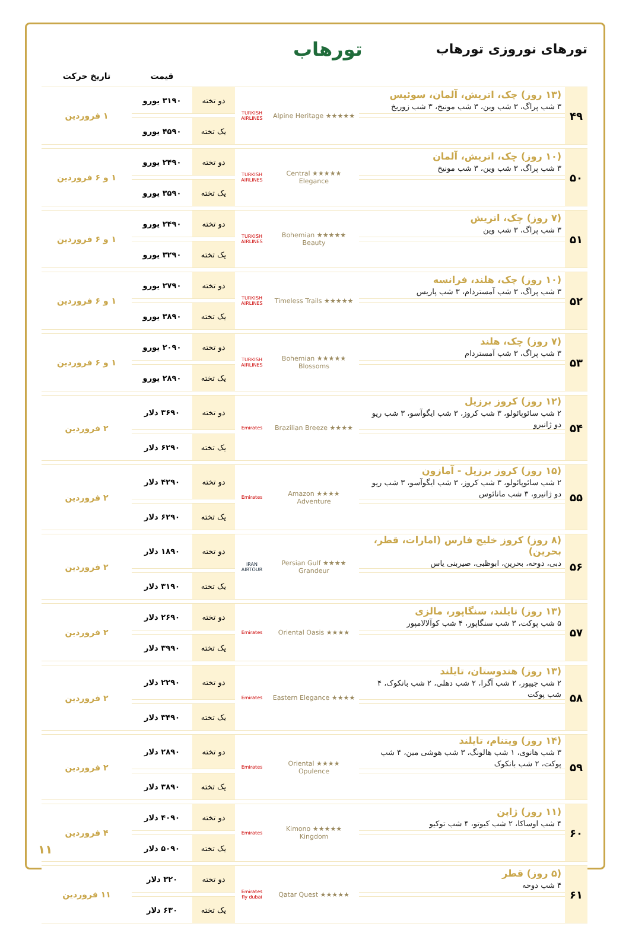تورهای نوروزی تورهاب
تورهاب
| | | | | | قیمت | تاریخ حرکت |
| --- | --- | --- | --- | --- | --- | --- |
| ۴۹ | (۱۳ روز) چک، اتریش، آلمان، سوئیس ۳ شب پراگ، ۳ شب وین، ۳ شب مونیخ، ۳ شب زوریخ | ★★★★★ Alpine Heritage | TURKISH AIRLINES | دو تخته | ۳۱۹۰ یورو | ۱ فروردین |
| | | | | یک تخته | ۴۵۹۰ یورو | |
| ۵۰ | (۱۰ روز) چک، اتریش، آلمان ۳ شب پراگ، ۳ شب وین، ۳ شب مونیخ | ★★★★★ Central Elegance | TURKISH AIRLINES | دو تخته | ۲۴۹۰ یورو | ۱ و ۶ فروردین |
| | | | | یک تخته | ۳۵۹۰ یورو | |
| ۵۱ | (۷ روز) چک، اتریش ۳ شب پراگ، ۳ شب وین | ★★★★★ Bohemian Beauty | TURKISH AIRLINES | دو تخته | ۲۴۹۰ یورو | ۱ و ۶ فروردین |
| | | | | یک تخته | ۳۲۹۰ یورو | |
| ۵۲ | (۱۰ روز) چک، هلند، فرانسه ۳ شب پراگ، ۳ شب آمستردام، ۳ شب پاریس | ★★★★★ Timeless Trails | TURKISH AIRLINES | دو تخته | ۲۷۹۰ یورو | ۱ و ۶ فروردین |
| | | | | یک تخته | ۳۸۹۰ یورو | |
| ۵۳ | (۷ روز) چک، هلند ۳ شب پراگ، ۳ شب آمستردام | ★★★★★ Bohemian Blossoms | TURKISH AIRLINES | دو تخته | ۲۰۹۰ یورو | ۱ و ۶ فروردین |
| | | | | یک تخته | ۲۸۹۰ یورو | |
| ۵۴ | (۱۲ روز) کروز برزیل ۲ شب سائوپائولو، ۳ شب کروز، ۳ شب ایگوآسو، ۳ شب ریو دو ژانیرو | ★★★★ Brazilian Breeze | Emirates | دو تخته | ۳۶۹۰ دلار | ۲ فروردین |
| | | | | یک تخته | ۶۲۹۰ دلار | |
| ۵۵ | (۱۵ روز) کروز برزیل - آمازون ۲ شب سائوپائولو، ۳ شب کروز، ۳ شب ایگوآسو، ۳ شب ریو دو ژانیرو، ۳ شب مانائوس | ★★★★ Amazon Adventure | Emirates | دو تخته | ۴۲۹۰ دلار | ۲ فروردین |
| | | | | یک تخته | ۶۲۹۰ دلار | |
| ۵۶ | (۸ روز) کروز خلیج فارس (امارات، قطر، بحرین) دبی، دوحه، بحرین، ابوظبی، صیربنی یاس | ★★★★ Persian Gulf Grandeur | IRAN AIRTOUR | دو تخته | ۱۸۹۰ دلار | ۲ فروردین |
| | | | | یک تخته | ۳۱۹۰ دلار | |
| ۵۷ | (۱۳ روز) تایلند، سنگاپور، مالزی ۵ شب پوکت، ۳ شب سنگاپور، ۴ شب کوآلالامپور | ★★★★ Oriental Oasis | Emirates | دو تخته | ۲۶۹۰ دلار | ۲ فروردین |
| | | | | یک تخته | ۳۹۹۰ دلار | |
| ۵۸ | (۱۳ روز) هندوستان، تایلند ۲ شب جیپور، ۲ شب آگرا، ۲ شب دهلی، ۲ شب بانکوک، ۴ شب پوکت | ★★★★ Eastern Elegance | Emirates | دو تخته | ۲۲۹۰ دلار | ۲ فروردین |
| | | | | یک تخته | ۳۴۹۰ دلار | |
| ۵۹ | (۱۴ روز) ویتنام، تایلند ۳ شب هانوی، ۱ شب هالونگ، ۳ شب هوشی مین، ۴ شب پوکت، ۲ شب بانکوک | ★★★★ Oriental Opulence | Emirates | دو تخته | ۲۸۹۰ دلار | ۲ فروردین |
| | | | | یک تخته | ۳۸۹۰ دلار | |
| ۶۰ | (۱۱ روز) ژاپن ۴ شب اوساکا، ۲ شب کیوتو، ۴ شب توکیو | ★★★★★ Kimono Kingdom | Emirates | دو تخته | ۴۰۹۰ دلار | ۴ فروردین |
| | | | | یک تخته | ۵۰۹۰ دلار | |
| ۶۱ | (۵ روز) قطر ۴ شب دوحه | ★★★★★ Qatar Quest | Emirates fly dubai | دو تخته | ۳۲۰ دلار | ۱۱ فروردین |
| | | | | یک تخته | ۶۳۰ دلار | |
۱۱